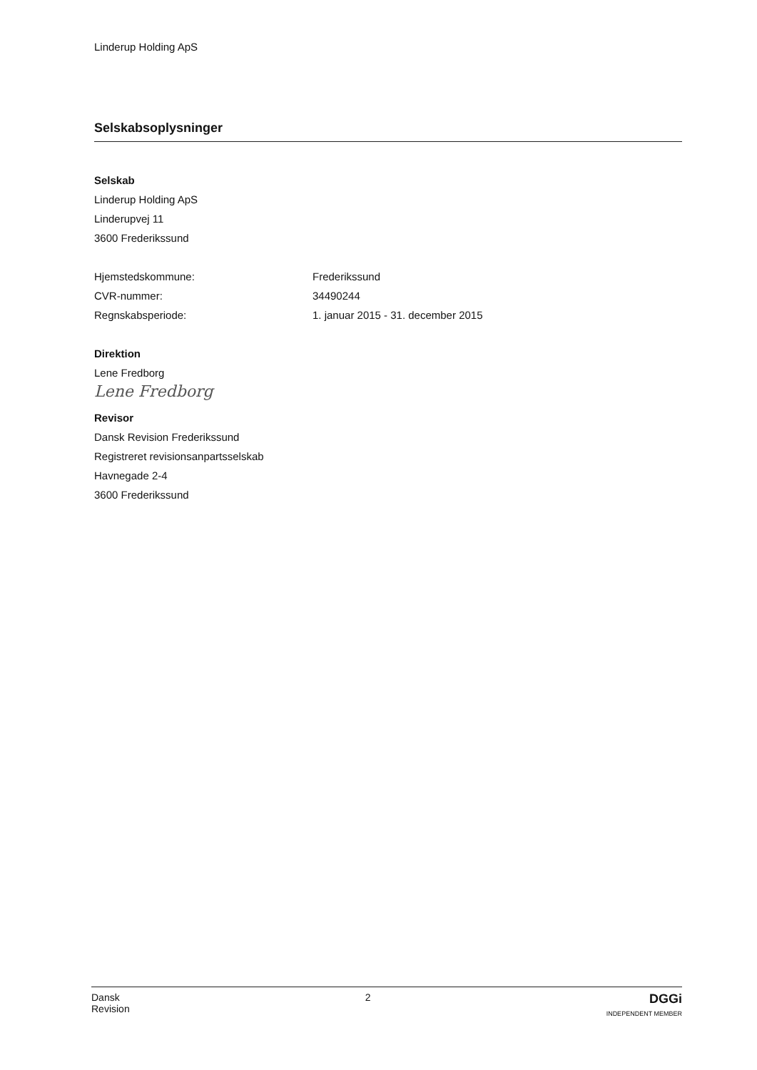Linderup Holding ApS
Selskabsoplysninger
Selskab
Linderup Holding ApS
Linderupvej 11
3600 Frederikssund
Hjemstedskommune: Frederikssund
CVR-nummer: 34490244
Regnskabsperiode: 1. januar 2015 - 31. december 2015
Direktion
Lene Fredborg
Lene Fredborg
Revisor
Dansk Revision Frederikssund
Registreret revisionsanpartsselskab
Havnegade 2-4
3600 Frederikssund
Dansk
Revision
2
DGGi
INDEPENDENT MEMBER